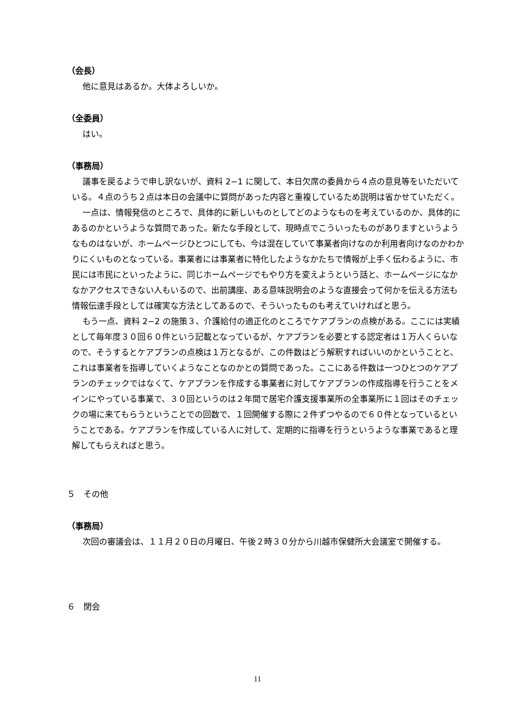（会長）
他に意見はあるか。大体よろしいか。
（全委員）
はい。
（事務局）
議事を戻るようで申し訳ないが、資料 2−1 に関して、本日欠席の委員から４点の意見等をいただいている。４点のうち２点は本日の会議中に質問があった内容と重複しているため説明は省かせていただく。
一点は、情報発信のところで、具体的に新しいものとしてどのようなものを考えているのか、具体的にあるのかというような質問であった。新たな手段として、現時点でこういったものがありますというようなものはないが、ホームページひとつにしても、今は混在していて事業者向けなのか利用者向けなのかわかりにくいものとなっている。事業者には事業者に特化したようなかたちで情報が上手く伝わるように、市民には市民にといったように、同じホームページでもやり方を変えようという話と、ホームページになかなかアクセスできない人もいるので、出前講座、ある意味説明会のような直接会って何かを伝える方法も情報伝達手段としては確実な方法としてあるので、そういったものも考えていければと思う。
もう一点、資料 2−2 の施策３、介護給付の適正化のところでケアプランの点検がある。ここには実績として毎年度３０回６０件という記載となっているが、ケアプランを必要とする認定者は１万人くらいなので、そうするとケアプランの点検は１万となるが、この件数はどう解釈すればいいのかということと、これは事業者を指導していくようなことなのかとの質問であった。ここにある件数は一つひとつのケアプランのチェックではなくて、ケアプランを作成する事業者に対してケアプランの作成指導を行うことをメインにやっている事業で、３０回というのは２年間で居宅介護支援事業所の全事業所に１回はそのチェックの場に来てもらうということでの回数で、１回開催する際に２件ずつやるので６０件となっているということである。ケアプランを作成している人に対して、定期的に指導を行うというような事業であると理解してもらえればと思う。
５　その他
（事務局）
次回の審議会は、１１月２０日の月曜日、午後２時３０分から川越市保健所大会議室で開催する。
６　閉会
11